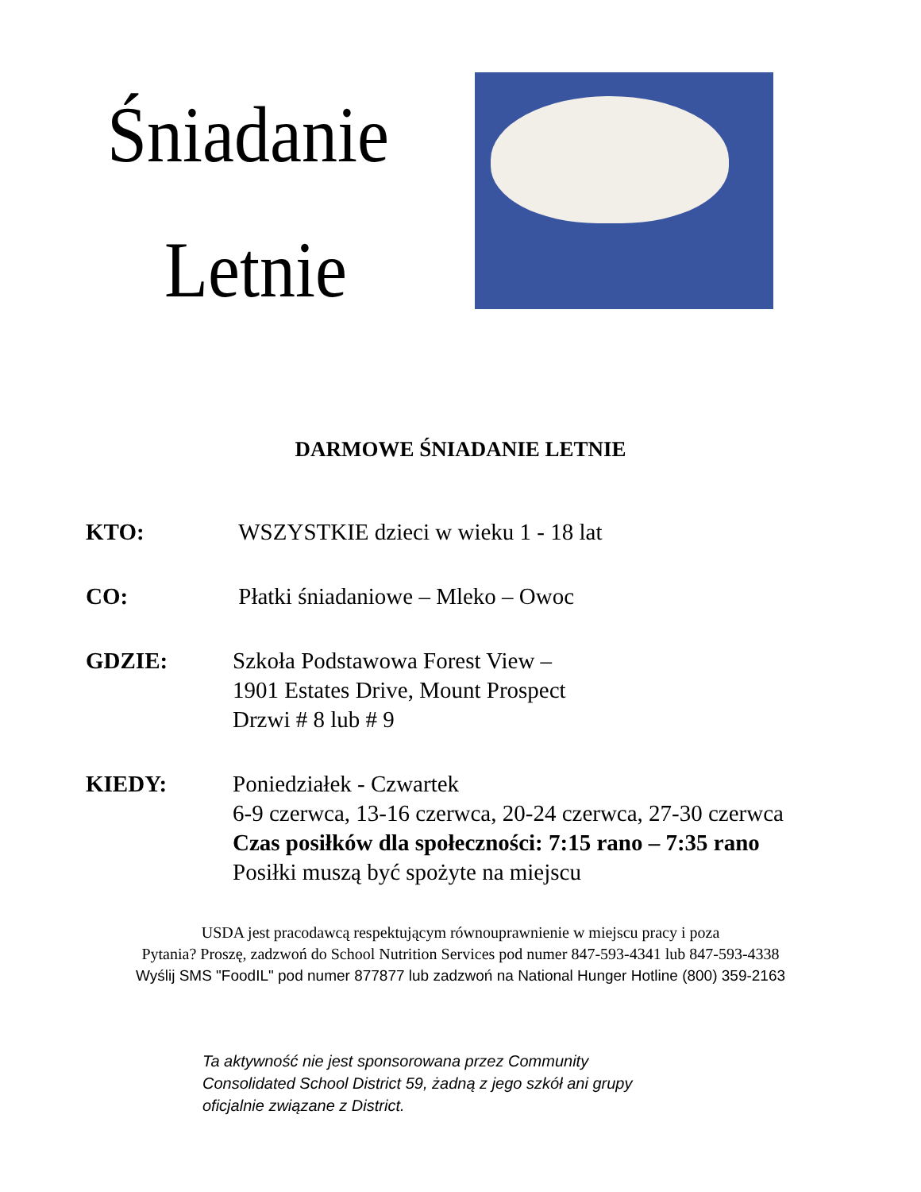Śniadanie
Letnie
DARMOWE ŚNIADANIE LETNIE
KTO: WSZYSTKIE dzieci w wieku 1 - 18 lat
CO: Płatki śniadaniowe – Mleko – Owoc
GDZIE: Szkoła Podstawowa Forest View –
1901 Estates Drive, Mount Prospect
Drzwi # 8 lub # 9
KIEDY: Poniedziałek - Czwartek
6-9 czerwca, 13-16 czerwca, 20-24 czerwca, 27-30 czerwca
Czas posiłków dla społeczności: 7:15 rano – 7:35 rano
Posiłki muszą być spożyte na miejscu
USDA jest pracodawcą respektującym równouprawnienie w miejscu pracy i poza
Pytania? Proszę, zadzwoń do School Nutrition Services pod numer 847-593-4341 lub 847-593-4338
Wyślij SMS "FoodIL" pod numer 877877 lub zadzwoń na National Hunger Hotline (800) 359-2163
Ta aktywność nie jest sponsorowana przez Community Consolidated School District 59, żadną z jego szkół ani grupy oficjalnie związane z District.